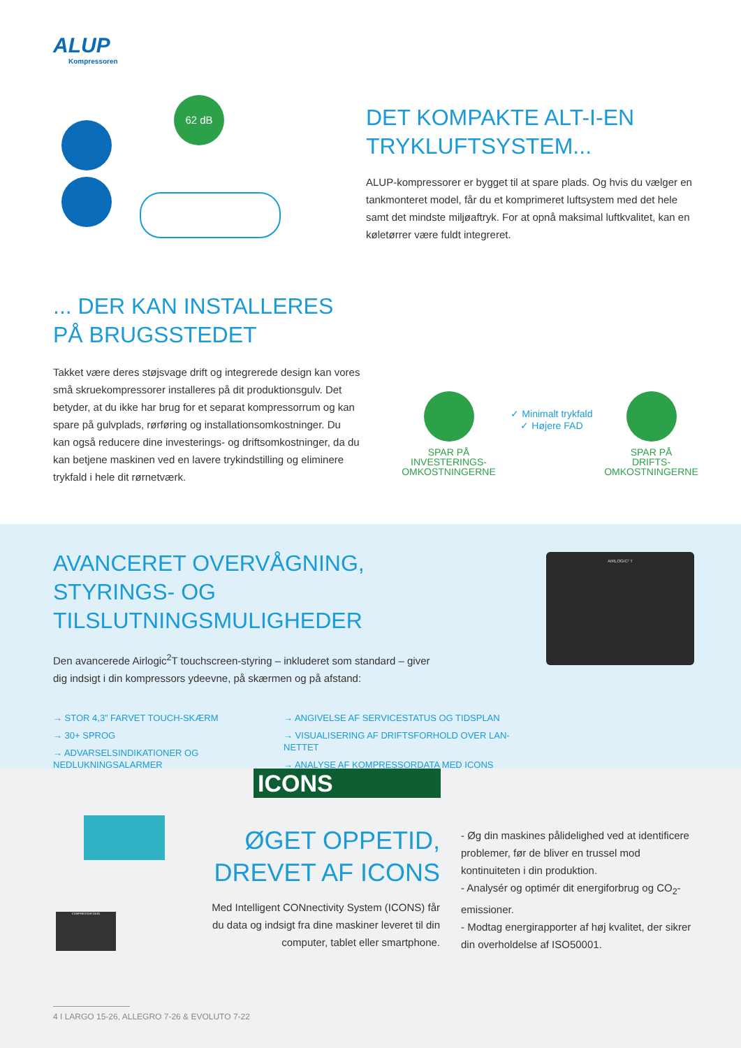ALUP
Kompressoren
62 dB
DET KOMPAKTE ALT-I-EN TRYKLUFTSYSTEM...
ALUP-kompressorer er bygget til at spare plads. Og hvis du vælger en tankmonteret model, får du et komprimeret luftsystem med det hele samt det mindste miljøaftryk. For at opnå maksimal luftkvalitet, kan en køletørrer være fuldt integreret.
... DER KAN INSTALLERES PÅ BRUGSSTEDET
Takket være deres støjsvage drift og integrerede design kan vores små skruekompressorer installeres på dit produktionsgulv. Det betyder, at du ikke har brug for et separat kompressorrum og kan spare på gulvplads, rørføring og installationsomkostninger. Du kan også reducere dine investerings- og driftsomkostninger, da du kan betjene maskinen ved en lavere trykindstilling og eliminere trykfald i hele dit rørnetværk.
SPAR PÅ
INVESTERINGS-
OMKOSTNINGERNE
✓ Minimalt trykfald
✓ Højere FAD
SPAR PÅ
DRIFTS-
OMKOSTNINGERNE
AVANCERET OVERVÅGNING, STYRINGS- OG TILSLUTNINGSMULIGHEDER
Den avancerede Airlogic<sup>2</sup>T touchscreen-styring – inkluderet som standard – giver dig indsigt i din kompressors ydeevne, på skærmen og på afstand:
→ STOR 4,3” FARVET TOUCH-SKÆRM
→ 30+ SPROG
→ ADVARSELSINDIKATIONER OG NEDLUKNINGSALARMER
→ ANGIVELSE AF SERVICESTATUS OG TIDSPLAN
→ VISUALISERING AF DRIFTSFORHOLD OVER LAN-NETTET
→ ANALYSE AF KOMPRESSORDATA MED ICONS
AIRLOGIC² T
ICONS
COMPRESSOR DATA
ØGET OPPETID, DREVET AF ICONS
Med Intelligent CONnectivity System (ICONS) får du data og indsigt fra dine maskiner leveret til din computer, tablet eller smartphone.
- Øg din maskines pålidelighed ved at identificere problemer, før de bliver en trussel mod kontinuiteten i din produktion.
- Analysér og optimér dit energiforbrug og CO<sub>2</sub>-emissioner.
- Modtag energirapporter af høj kvalitet, der sikrer din overholdelse af ISO50001.
4 I LARGO 15-26, ALLEGRO 7-26 & EVOLUTO 7-22